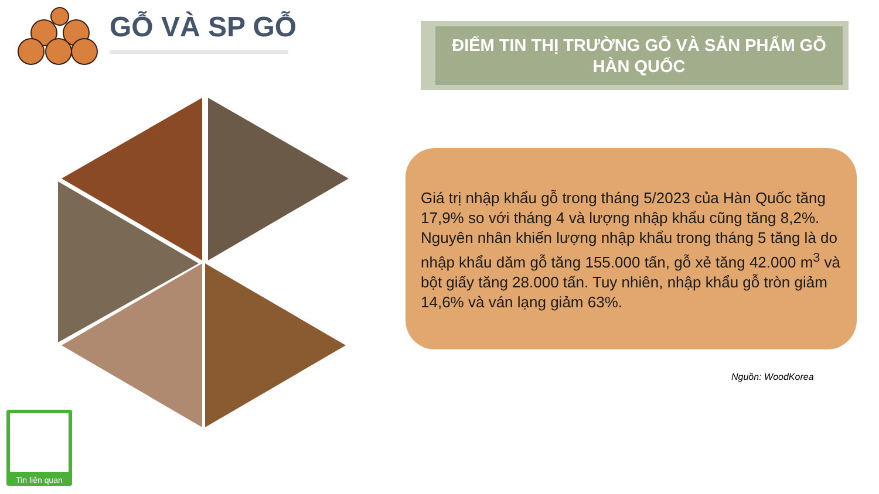GỖ VÀ SP GỖ
ĐIỂM TIN THỊ TRƯỜNG GỖ VÀ SẢN PHẨM GỖ
HÀN QUỐC
Giá trị nhập khẩu gỗ trong tháng 5/2023 của Hàn Quốc tăng 17,9% so với tháng 4 và lượng nhập khẩu cũng tăng 8,2%. Nguyên nhân khiến lượng nhập khẩu trong tháng 5 tăng là do nhập khẩu dăm gỗ tăng 155.000 tấn, gỗ xẻ tăng 42.000 m<sup>3</sup> và bột giấy tăng 28.000 tấn. Tuy nhiên, nhập khẩu gỗ tròn giảm 14,6% và ván lạng giảm 63%.
Nguồn: WoodKorea
Tin liên quan